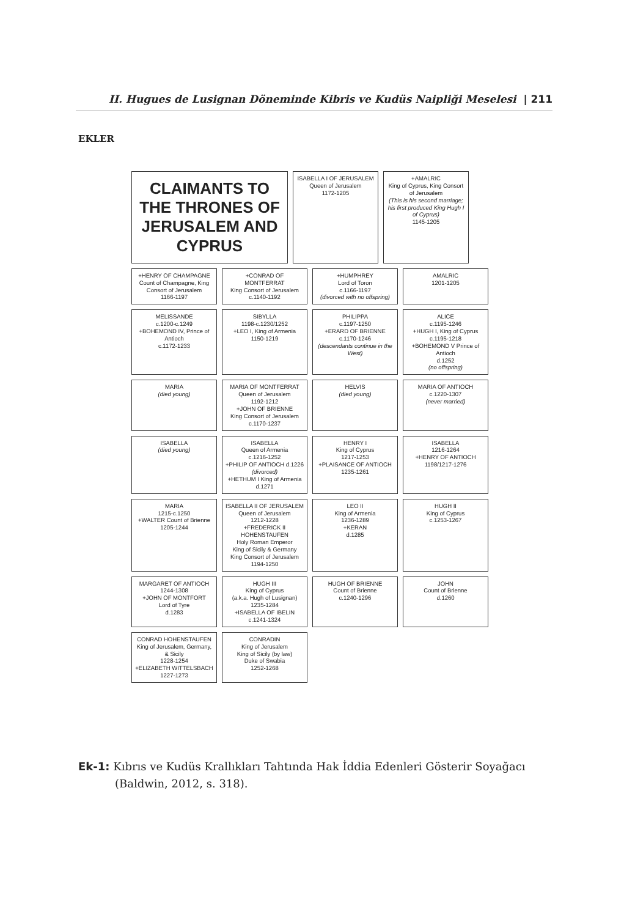II. Hugues de Lusignan Döneminde Kibris ve Kudüs Naipliği Meselesi | 211
EKLER
CLAIMANTS TO THE THRONES OF JERUSALEM AND CYPRUS
ISABELLA I OF JERUSALEM
Queen of Jerusalem
1172-1205
+AMALRIC
King of Cyprus, King Consort of Jerusalem
(This is his second marriage; his first produced King Hugh I of Cyprus)
1145-1205
+HENRY OF CHAMPAGNE
Count of Champagne, King Consort of Jerusalem
1166-1197
+CONRAD OF MONTFERRAT
King Consort of Jerusalem
c.1140-1192
+HUMPHREY
Lord of Toron
c.1166-1197
(divorced with no offspring)
AMALRIC
1201-1205
MELISSANDE
c.1200-c.1249
+BOHEMOND IV, Prince of Antioch
c.1172-1233
SIBYLLA
1198-c.1230/1252
+LEO I, King of Armenia
1150-1219
PHILIPPA
c.1197-1250
+ERARD OF BRIENNE
c.1170-1246
(descendants continue in the West)
ALICE
c.1195-1246
+HUGH I, King of Cyprus
c.1195-1218
+BOHEMOND V Prince of Antioch
d.1252
(no offspring)
MARIA
(died young)
MARIA OF MONTFERRAT
Queen of Jerusalem
1192-1212
+JOHN OF BRIENNE
King Consort of Jerusalem
c.1170-1237
HELVIS
(died young)
MARIA OF ANTIOCH
c.1220-1307
(never married)
ISABELLA
(died young)
ISABELLA
Queen of Armenia
c.1216-1252
+PHILIP OF ANTIOCH d.1226 (divorced)
+HETHUM I King of Armenia d.1271
HENRY I
King of Cyprus
1217-1253
+PLAISANCE OF ANTIOCH
1235-1261
ISABELLA
1216-1264
+HENRY OF ANTIOCH
1198/1217-1276
MARIA
1215-c.1250
+WALTER Count of Brienne
1205-1244
ISABELLA II OF JERUSALEM
Queen of Jerusalem
1212-1228
+FREDERICK II HOHENSTAUFEN
Holy Roman Emperor
King of Sicily & Germany
King Consort of Jerusalem
1194-1250
LEO II
King of Armenia
1236-1289
+KERAN
d.1285
HUGH II
King of Cyprus
c.1253-1267
MARGARET OF ANTIOCH
1244-1308
+JOHN OF MONTFORT
Lord of Tyre
d.1283
HUGH III
King of Cyprus
(a.k.a. Hugh of Lusignan)
1235-1284
+ISABELLA OF IBELIN
c.1241-1324
HUGH OF BRIENNE
Count of Brienne
c.1240-1296
JOHN
Count of Brienne
d.1260
CONRAD HOHENSTAUFEN
King of Jerusalem, Germany, & Sicily
1228-1254
+ELIZABETH WITTELSBACH
1227-1273
CONRADIN
King of Jerusalem
King of Sicily (by law)
Duke of Swabia
1252-1268
Ek-1: Kıbrıs ve Kudüs Krallıkları Tahtında Hak İddia Edenleri Gösterir Soyağacı
(Baldwin, 2012, s. 318).